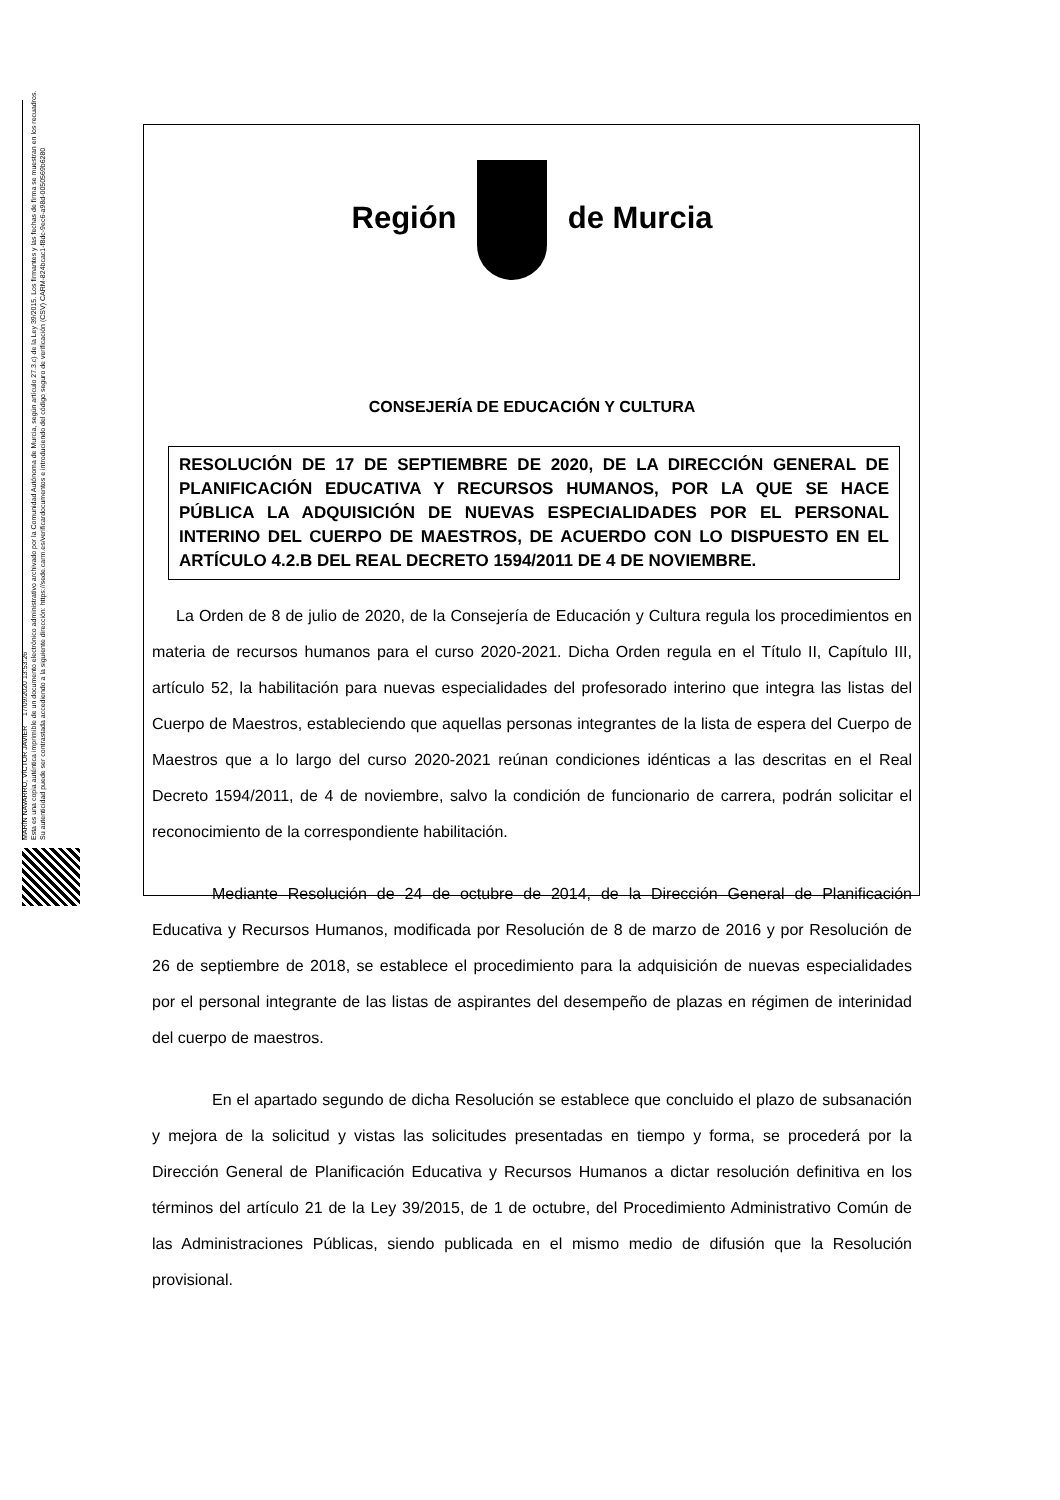MARÍN NAVARRO, VÍCTOR JAVIER 17/09/2020 13:53:26
Esta es una copia auténtica imprimible de un documento electrónico administrativo archivado por la Comunidad Autónoma de Murcia, según artículo 27.3.c) de la Ley 39/2015. Los firmantes y las fechas de firma se muestran en los recuadros.
Su autenticidad puede ser contrastada accediendo a la siguiente dirección: https://sede.carm.es/verificardocumentos e introduciendo del código seguro de verificación (CSV) CARM-824bcac1-f8dc-9ec6-a98d-0050569b6280
Región de Murcia
CONSEJERÍA DE EDUCACIÓN Y CULTURA
RESOLUCIÓN DE 17 DE SEPTIEMBRE DE 2020, DE LA DIRECCIÓN GENERAL DE PLANIFICACIÓN EDUCATIVA Y RECURSOS HUMANOS, POR LA QUE SE HACE PÚBLICA LA ADQUISICIÓN DE NUEVAS ESPECIALIDADES POR EL PERSONAL INTERINO DEL CUERPO DE MAESTROS, DE ACUERDO CON LO DISPUESTO EN EL ARTÍCULO 4.2.B DEL REAL DECRETO 1594/2011 DE 4 DE NOVIEMBRE.
La Orden de 8 de julio de 2020, de la Consejería de Educación y Cultura regula los procedimientos en materia de recursos humanos para el curso 2020-2021. Dicha Orden regula en el Título II, Capítulo III, artículo 52, la habilitación para nuevas especialidades del profesorado interino que integra las listas del Cuerpo de Maestros, estableciendo que aquellas personas integrantes de la lista de espera del Cuerpo de Maestros que a lo largo del curso 2020-2021 reúnan condiciones idénticas a las descritas en el Real Decreto 1594/2011, de 4 de noviembre, salvo la condición de funcionario de carrera, podrán solicitar el reconocimiento de la correspondiente habilitación.
Mediante Resolución de 24 de octubre de 2014, de la Dirección General de Planificación Educativa y Recursos Humanos, modificada por Resolución de 8 de marzo de 2016 y por Resolución de 26 de septiembre de 2018, se establece el procedimiento para la adquisición de nuevas especialidades por el personal integrante de las listas de aspirantes del desempeño de plazas en régimen de interinidad del cuerpo de maestros.
En el apartado segundo de dicha Resolución se establece que concluido el plazo de subsanación y mejora de la solicitud y vistas las solicitudes presentadas en tiempo y forma, se procederá por la Dirección General de Planificación Educativa y Recursos Humanos a dictar resolución definitiva en los términos del artículo 21 de la Ley 39/2015, de 1 de octubre, del Procedimiento Administrativo Común de las Administraciones Públicas, siendo publicada en el mismo medio de difusión que la Resolución provisional.